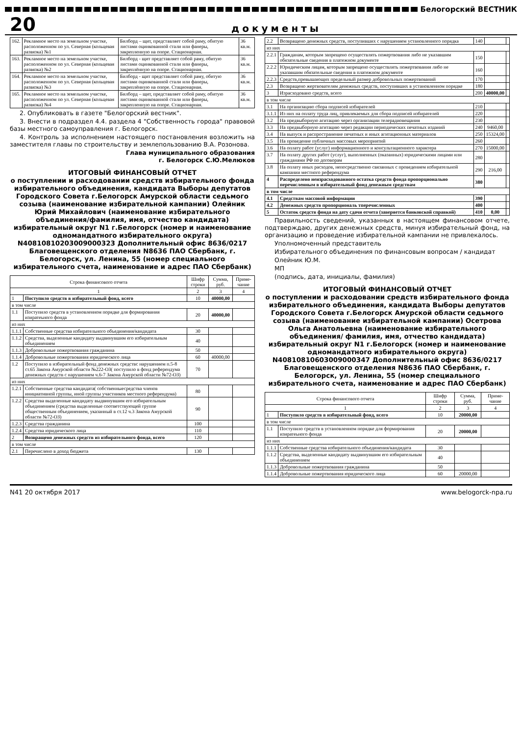Белогорский ВЕСТНИК
20 документы
| 162. | Рекламное место на земельном участке, расположенном по ул. Северная (кольцевая развязка) №1 | Билборд – щит, представляет собой раму, обитую листами оцинкованной стали или фанеры, закрепленную на опоре. Стационарная. | 36 кв.м. |
| 163. | Рекламное место на земельном участке, расположенном по ул. Северная (кольцевая развязка) №2 | Билборд - щит представляет собой раму, обитую листами оцинкованной стали или фанеры, закреплённую на опоре. Стационарная. | 36 кв.м. |
| 164. | Рекламное место на земельном участке, расположенном по ул. Северная (кольцевая развязка) №3 | Билборд - щит представляет собой раму, обитую листами оцинкованной стали или фанеры, закреплённую на опоре. Стационарная. | 36 кв.м. |
| 165. | Рекламное место на земельном участке, расположенном по ул. Северная (кольцевая развязка) №4 | Билборд – щит, представляет собой раму, обитую листами оцинкованной стали или фанеры, закрепленную на опоре. Стационарная. | 36 кв.м. |
2. Опубликовать в газете "Белогорский вестник".
3. Внести в подраздел 4.4. раздела 4 "Собственность города" правовой базы местного самоуправления г. Белогорск.
4. Контроль за исполнением настоящего постановления возложить на заместителя главы по строительству и землепользованию В.А. Розонова.
Глава муниципального образования
г. Белогорск С.Ю.Мелюков
ИТОГОВЫЙ ФИНАНСОВЫЙ ОТЧЕТ
о поступлении и расходовании средств избирательного фонда избирательного объединения, кандидата Выборы депутатов Городского Совета г.Белогорск Амурской области седьмого созыва (наименование избирательной кампании) Олейник Юрий Михайлович (наименование избирательного объединения/фамилия, имя, отчество кандидата) избирательный округ N1 г.Белогорск (номер и наименование одномандатного избирательного округа) N40810810203009000323 Дополнительный офис 8636/0217 Благовещенского отделения N8636 ПАО Сбербанк, г. Белогорск, ул. Ленина, 55 (номер специального избирательного счета, наименование и адрес ПАО Сбербанк)
| Строка финансового отчета | | Шифр строки | Сумма, руб. | Приме-чание |
| --- | --- | --- | --- | --- |
| 1 | | 2 | 3 | 4 |
| 1 | Поступило средств в избирательный фонд, всего | 10 | 40000,00 | |
| в том числе | | | | |
| 1.1 | Поступило средств в установленном порядке для формирования изиратеьного фонда | 20 | 40000,00 | |
| из них | | | | |
| 1.1.1 | Собственные средства избирательного объединения/кандидата | 30 | | |
| 1.1.2 | Средства, выделенные кандидату выдвинувшим его избирательным объединением | 40 | | |
| 1.1.3 | Добровольные пожертвования гражданина | 50 | | |
| 1.1.4 | Добровольные пожертвования юридического лица | 60 | 40000,00 | |
| 1.2 | Поступило в избирательный фонд денежных средствс нарушением п.5-8 ст.65 Закона Амурской области №222-ОЗ( поступило в фонд референдума денежных средств с нарушением ч.6-7 Закона Амурской области №72-ОЗ) | 70 | | |
| из них | | | | |
| 1.2.1 | Собственные средства кандидата( собственныесредства членов инициативной группы, иной группы участников местного референдума) | 80 | | |
| 1.2.2 | Средства выделенные кандидату выдвинувшим его избирательным объединением (средства выделенные соответствующей группе общественным объединением, указанный в ст.12 ч.3 Закона Амурской области №72-ОЗ) | 90 | | |
| 1.2.3 | Средства гражданина | 100 | | |
| 1.2.4 | Средства юридического лица | 110 | | |
| 2 | Возвращено денежных средств из избирательного фонда, всего | 120 | | |
| в том числе | | | | |
| 2.1 | Перечислено в доход бюджета | 130 | | |
| 2.2 | Возвращено денежных средств, поступивших с нарушением установленного порядка | 140 | | |
| из них | | | | |
| 2.2.1 | Гражданам, которым запрещено осуществлять пожертвования либо не указавшим обязательные сведения в платежном документе | 150 | | |
| 2.2.2 | Юридическим лицам, которым запрещено осуществлять пожертвования либо не указавшим обязательные сведения в платежном документе | 160 | | |
| 2.2.3 | Средств,превышающих предельный размер добровольных пожертвований | 170 | | |
| 2.3 | Возвращено жертвователям денежных средств, поступивших в установленном порядке | 180 | | |
| 3 | Израсходовано средств, всего | 200 | 40000,00 | |
| в том числе | | | | |
| 3.1 | На организацию сбора подписей избирателей | 210 | | |
| 3.1.1 | Из них на оплату труда лиц, привлекаемых для сбора подписей избирателей | 220 | | |
| 3.2 | На предвыборную агитацию через организации телерадиовещания | 230 | | |
| 3.3 | На предвыборную агитацию через редакции периодических печатных изданий | 240 | 9460,00 | |
| 3.4 | На выпуск и распространение печатных и иных агитационных материалов | 250 | 15324,00 | |
| 3.5 | На проведение публичных массовых мероприятий | 260 | | |
| 3.6 | На оплату работ (услуг) информационного и консультационного характера | 270 | 15000,00 | |
| 3.7 | На оплату других работ (услуг), выполненных (оказанных) юридическими лицами или гражданами РФ по договорам | 280 | | |
| 3.8 | На оплату иных расходов, непосредственно связанных с проведением избирательной кампании местного референдума | 290 | 216,00 | |
| 4 | Распределено неизрасходованного остатка средств фонда пропорционально перечисленным в избирательный фонд денежным средствам | 380 | | |
| в том числе | | | | |
| 4.1 | Средствам массовой информации | 390 | | |
| 4.2 | Денежных средств пропорциональ тперечисленных | 400 | | |
| 5 | Остаток средств фонда на дату сдачи отчета (заверяется банковской справкой) | 410 | 0,00 | |
Правильность сведений, указанных в настоящем финансовом отчете, подтверждаю, других денежных средств, минуя избирательный фонд, на организацию и проведение избирательной кампании не привлекалось.
Уполномоченный представитель
Избирательного объединения по финансовым вопросам / кандидат
Олейник Ю.М.
МП
(подпись, дата, инициалы, фамилия)
ИТОГОВЫЙ ФИНАНСОВЫЙ ОТЧЕТ
о поступлении и расходовании средств избирательного фонда избирательного объединения, кандидата Выборы депутатов Городского Совета г.Белогорск Амурской области седьмого созыва (наименование избирательной кампании) Осетрова Ольга Анатольевна (наименование избирательного объединения/ фамилия, имя, отчество кандидата) избирательный округ N1 г.Белогорск (номер и наименование одномандатного избирательного округа) N40810810603009000347 Дополнительный офис 8636/0217 Благовещенского отделения N8636 ПАО Сбербанк, г. Белогорск, ул. Ленина, 55 (номер специального избирательного счета, наименование и адрес ПАО Сбербанк)
| Строка финансового отчета | | Шифр строки | Сумма, руб. | Приме-чание |
| --- | --- | --- | --- | --- |
| 1 | | 2 | 3 | 4 |
| 1 | Поступило средств в избирательный фонд, всего | 10 | 20000,00 | |
| в том числе | | | | |
| 1.1 | Поступило средств в установленном порядке для формирования изиратеьного фонда | 20 | 20000,00 | |
| из них | | | | |
| 1.1.1 | Собственные средства избирательного объединения/кандидата | 30 | | |
| 1.1.2 | Средства, выделенные кандидату выдвинувшим его избирательным объединением | 40 | | |
| 1.1.3 | Добровольные пожертвования гражданина | 50 | | |
| 1.1.4 | Добровольные пожертвования юридического лица | 60 | 20000,00 | |
N41 20 октября 2017 www.belogorck-npa.ru